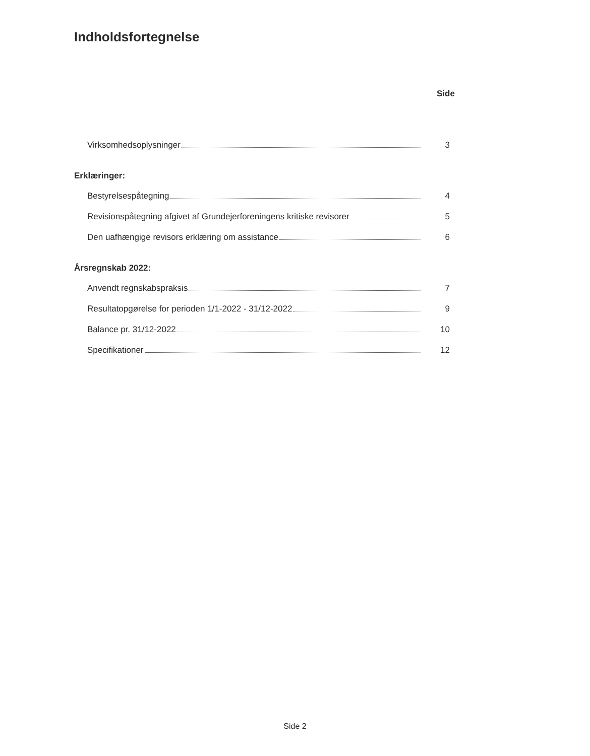Indholdsfortegnelse
Side
Virksomhedsoplysninger 3
Erklæringer:
Bestyrelsespåtegning 4
Revisionspåtegning afgivet af Grundejerforeningens kritiske revisorer 5
Den uafhængige revisors erklæring om assistance 6
Årsregnskab 2022:
Anvendt regnskabspraksis 7
Resultatopgørelse for perioden 1/1-2022 - 31/12-2022 9
Balance pr. 31/12-2022 10
Specifikationer 12
Side 2